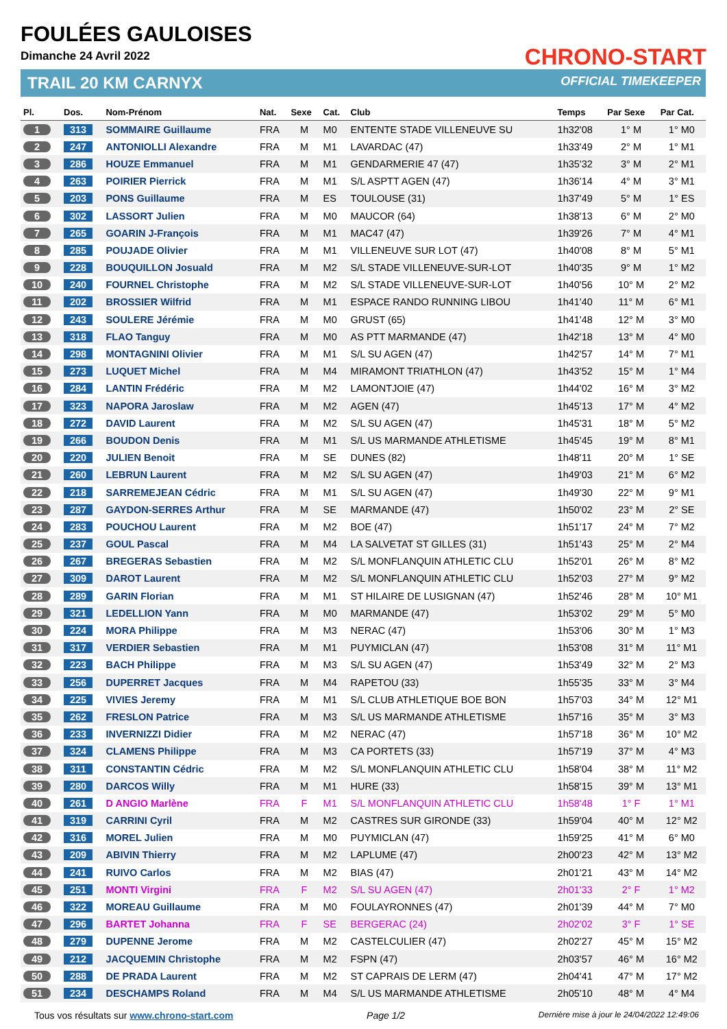FOULÉES GAULOISES
Dimanche 24 Avril 2022
TRAIL 20 KM CARNYX
CHRONO-START
OFFICIAL TIMEKEEPER
| Pl. | Dos. | Nom-Prénom | Nat. | Sexe | Cat. | Club | Temps | Par Sexe | Par Cat. |
| --- | --- | --- | --- | --- | --- | --- | --- | --- | --- |
| 1 | 313 | SOMMAIRE Guillaume | FRA | M | M0 | ENTENTE STADE VILLENEUVE SU | 1h32'08 | 1° M | 1° M0 |
| 2 | 247 | ANTONIOLLI Alexandre | FRA | M | M1 | LAVARDAC (47) | 1h33'49 | 2° M | 1° M1 |
| 3 | 286 | HOUZE Emmanuel | FRA | M | M1 | GENDARMERIE 47 (47) | 1h35'32 | 3° M | 2° M1 |
| 4 | 263 | POIRIER Pierrick | FRA | M | M1 | S/L ASPTT AGEN (47) | 1h36'14 | 4° M | 3° M1 |
| 5 | 203 | PONS Guillaume | FRA | M | ES | TOULOUSE (31) | 1h37'49 | 5° M | 1° ES |
| 6 | 302 | LASSORT Julien | FRA | M | M0 | MAUCOR (64) | 1h38'13 | 6° M | 2° M0 |
| 7 | 265 | GOARIN J-François | FRA | M | M1 | MAC47 (47) | 1h39'26 | 7° M | 4° M1 |
| 8 | 285 | POUJADE Olivier | FRA | M | M1 | VILLENEUVE SUR LOT (47) | 1h40'08 | 8° M | 5° M1 |
| 9 | 228 | BOUQUILLON Josuald | FRA | M | M2 | S/L STADE VILLENEUVE-SUR-LOT | 1h40'35 | 9° M | 1° M2 |
| 10 | 240 | FOURNEL Christophe | FRA | M | M2 | S/L STADE VILLENEUVE-SUR-LOT | 1h40'56 | 10° M | 2° M2 |
| 11 | 202 | BROSSIER Wilfrid | FRA | M | M1 | ESPACE RANDO RUNNING LIBOU | 1h41'40 | 11° M | 6° M1 |
| 12 | 243 | SOULERE Jérémie | FRA | M | M0 | GRUST (65) | 1h41'48 | 12° M | 3° M0 |
| 13 | 318 | FLAO Tanguy | FRA | M | M0 | AS PTT MARMANDE (47) | 1h42'18 | 13° M | 4° M0 |
| 14 | 298 | MONTAGNINI Olivier | FRA | M | M1 | S/L SU AGEN (47) | 1h42'57 | 14° M | 7° M1 |
| 15 | 273 | LUQUET Michel | FRA | M | M4 | MIRAMONT TRIATHLON (47) | 1h43'52 | 15° M | 1° M4 |
| 16 | 284 | LANTIN Frédéric | FRA | M | M2 | LAMONTJOIE (47) | 1h44'02 | 16° M | 3° M2 |
| 17 | 323 | NAPORA Jaroslaw | FRA | M | M2 | AGEN (47) | 1h45'13 | 17° M | 4° M2 |
| 18 | 272 | DAVID Laurent | FRA | M | M2 | S/L SU AGEN (47) | 1h45'31 | 18° M | 5° M2 |
| 19 | 266 | BOUDON Denis | FRA | M | M1 | S/L US MARMANDE ATHLETISME | 1h45'45 | 19° M | 8° M1 |
| 20 | 220 | JULIEN Benoit | FRA | M | SE | DUNES (82) | 1h48'11 | 20° M | 1° SE |
| 21 | 260 | LEBRUN Laurent | FRA | M | M2 | S/L SU AGEN (47) | 1h49'03 | 21° M | 6° M2 |
| 22 | 218 | SARREMEJEAN Cédric | FRA | M | M1 | S/L SU AGEN (47) | 1h49'30 | 22° M | 9° M1 |
| 23 | 287 | GAYDON-SERRES Arthur | FRA | M | SE | MARMANDE (47) | 1h50'02 | 23° M | 2° SE |
| 24 | 283 | POUCHOU Laurent | FRA | M | M2 | BOE (47) | 1h51'17 | 24° M | 7° M2 |
| 25 | 237 | GOUL Pascal | FRA | M | M4 | LA SALVETAT ST GILLES (31) | 1h51'43 | 25° M | 2° M4 |
| 26 | 267 | BREGERAS Sebastien | FRA | M | M2 | S/L MONFLANQUIN ATHLETIC CLU | 1h52'01 | 26° M | 8° M2 |
| 27 | 309 | DAROT Laurent | FRA | M | M2 | S/L MONFLANQUIN ATHLETIC CLU | 1h52'03 | 27° M | 9° M2 |
| 28 | 289 | GARIN Florian | FRA | M | M1 | ST HILAIRE DE LUSIGNAN (47) | 1h52'46 | 28° M | 10° M1 |
| 29 | 321 | LEDELLION Yann | FRA | M | M0 | MARMANDE (47) | 1h53'02 | 29° M | 5° M0 |
| 30 | 224 | MORA Philippe | FRA | M | M3 | NERAC (47) | 1h53'06 | 30° M | 1° M3 |
| 31 | 317 | VERDIER Sebastien | FRA | M | M1 | PUYMICLAN (47) | 1h53'08 | 31° M | 11° M1 |
| 32 | 223 | BACH Philippe | FRA | M | M3 | S/L SU AGEN (47) | 1h53'49 | 32° M | 2° M3 |
| 33 | 256 | DUPERRET Jacques | FRA | M | M4 | RAPETOU (33) | 1h55'35 | 33° M | 3° M4 |
| 34 | 225 | VIVIES Jeremy | FRA | M | M1 | S/L CLUB ATHLETIQUE BOE BON | 1h57'03 | 34° M | 12° M1 |
| 35 | 262 | FRESLON Patrice | FRA | M | M3 | S/L US MARMANDE ATHLETISME | 1h57'16 | 35° M | 3° M3 |
| 36 | 233 | INVERNIZZI Didier | FRA | M | M2 | NERAC (47) | 1h57'18 | 36° M | 10° M2 |
| 37 | 324 | CLAMENS Philippe | FRA | M | M3 | CA PORTETS (33) | 1h57'19 | 37° M | 4° M3 |
| 38 | 311 | CONSTANTIN Cédric | FRA | M | M2 | S/L MONFLANQUIN ATHLETIC CLU | 1h58'04 | 38° M | 11° M2 |
| 39 | 280 | DARCOS Willy | FRA | M | M1 | HURE (33) | 1h58'15 | 39° M | 13° M1 |
| 40 | 261 | D ANGIO Marlène | FRA | F | M1 | S/L MONFLANQUIN ATHLETIC CLU | 1h58'48 | 1° F | 1° M1 |
| 41 | 319 | CARRINI Cyril | FRA | M | M2 | CASTRES SUR GIRONDE (33) | 1h59'04 | 40° M | 12° M2 |
| 42 | 316 | MOREL Julien | FRA | M | M0 | PUYMICLAN (47) | 1h59'25 | 41° M | 6° M0 |
| 43 | 209 | ABIVIN Thierry | FRA | M | M2 | LAPLUME (47) | 2h00'23 | 42° M | 13° M2 |
| 44 | 241 | RUIVO Carlos | FRA | M | M2 | BIAS (47) | 2h01'21 | 43° M | 14° M2 |
| 45 | 251 | MONTI Virgini | FRA | F | M2 | S/L SU AGEN (47) | 2h01'33 | 2° F | 1° M2 |
| 46 | 322 | MOREAU Guillaume | FRA | M | M0 | FOULAYRONNES (47) | 2h01'39 | 44° M | 7° M0 |
| 47 | 296 | BARTET Johanna | FRA | F | SE | BERGERAC (24) | 2h02'02 | 3° F | 1° SE |
| 48 | 279 | DUPENNE Jerome | FRA | M | M2 | CASTELCULIER (47) | 2h02'27 | 45° M | 15° M2 |
| 49 | 212 | JACQUEMIN Christophe | FRA | M | M2 | FSPN (47) | 2h03'57 | 46° M | 16° M2 |
| 50 | 288 | DE PRADA Laurent | FRA | M | M2 | ST CAPRAIS DE LERM (47) | 2h04'41 | 47° M | 17° M2 |
| 51 | 234 | DESCHAMPS Roland | FRA | M | M4 | S/L US MARMANDE ATHLETISME | 2h05'10 | 48° M | 4° M4 |
Tous vos résultats sur www.chrono-start.com Page 1/2 Dernière mise à jour le 24/04/2022 12:49:06